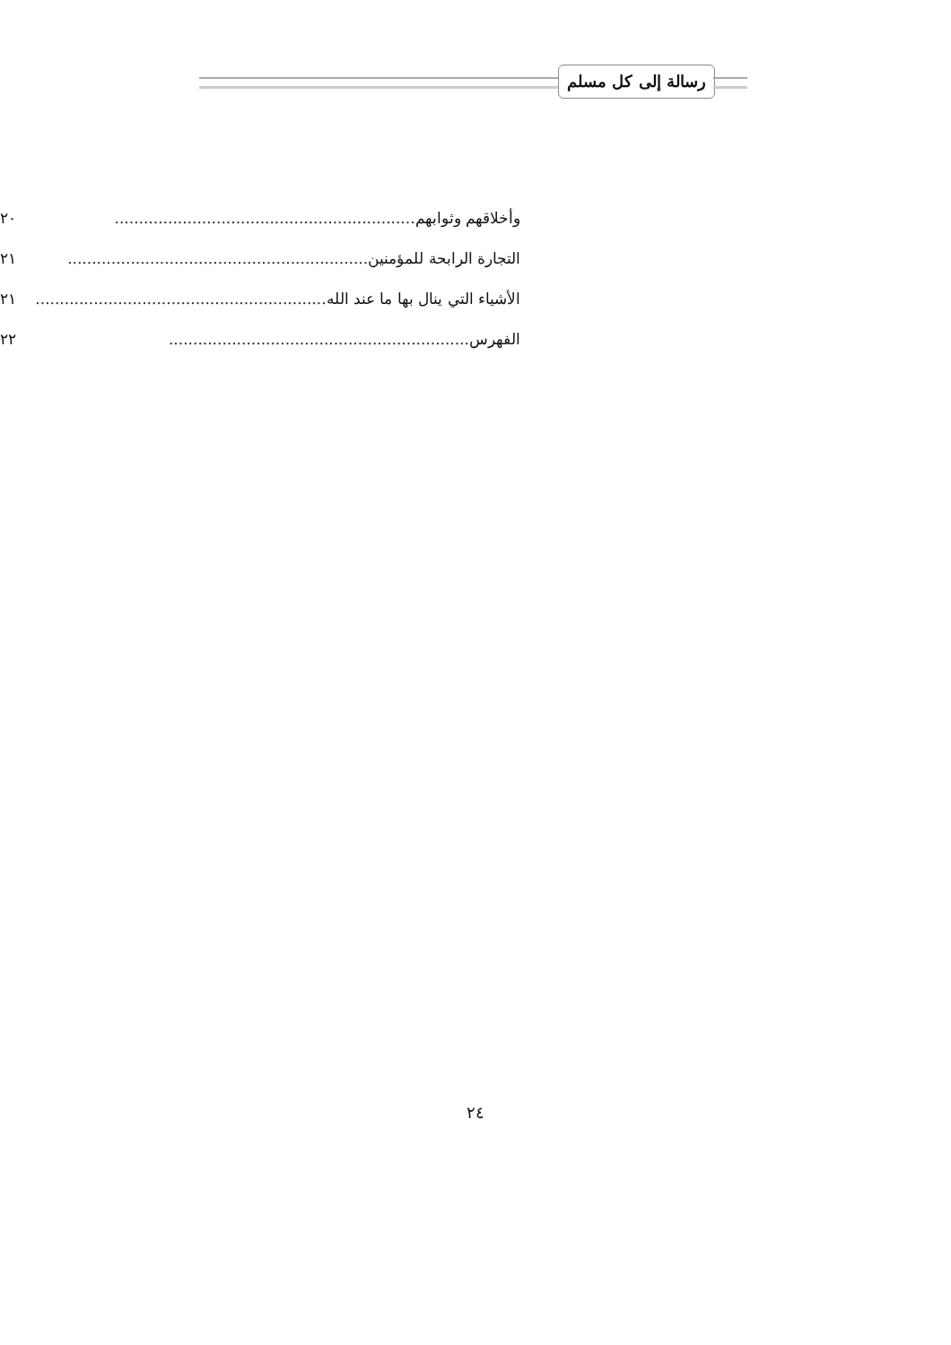رسالة إلى كل مسلم
وأخلاقهم وثوابهم .............................................................. ٢٠
التجارة الرابحة للمؤمنين .............................................................. ٢١
الأشياء التي ينال بها ما عند الله .............................................................. ٢١
الفهرس .............................................................. ٢٢
٢٤